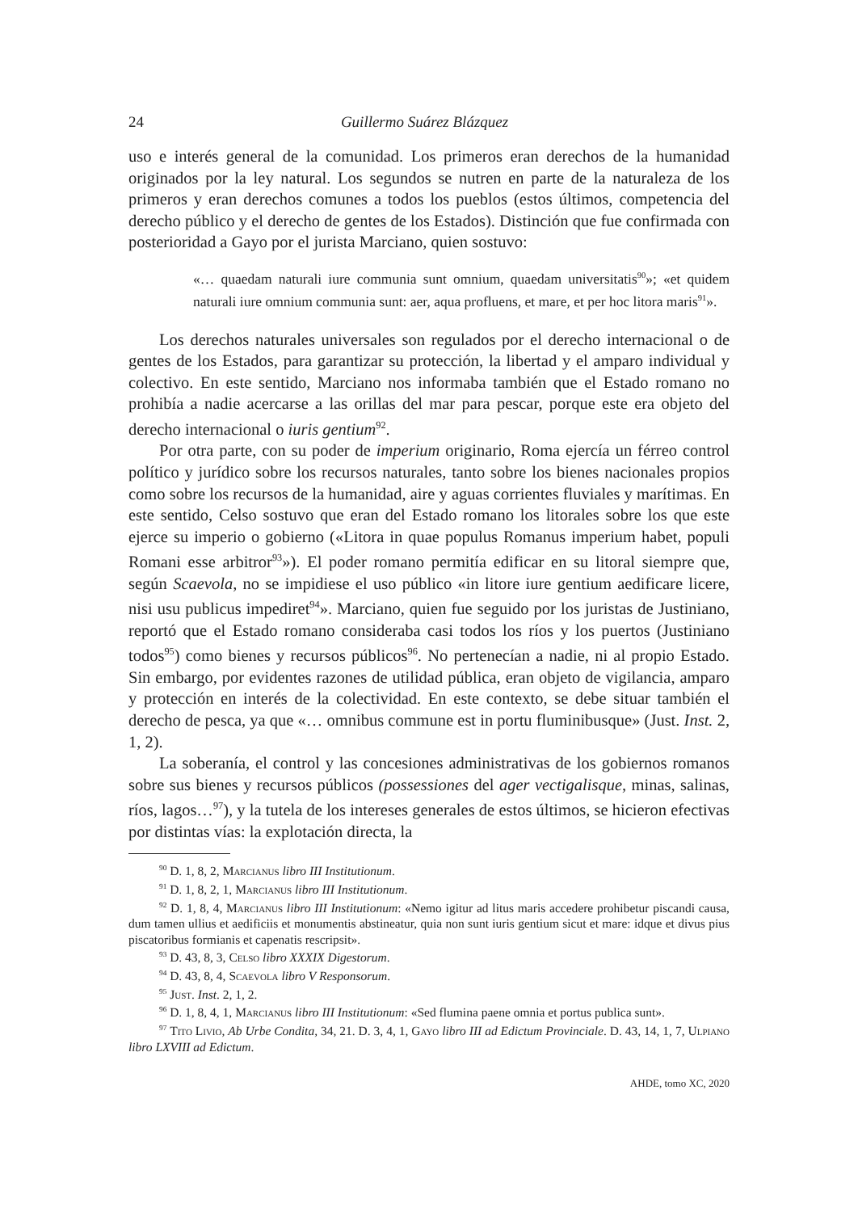24 Guillermo Suárez Blázquez
uso e interés general de la comunidad. Los primeros eran derechos de la humanidad originados por la ley natural. Los segundos se nutren en parte de la naturaleza de los primeros y eran derechos comunes a todos los pueblos (estos últimos, competencia del derecho público y el derecho de gentes de los Estados). Distinción que fue confirmada con posterioridad a Gayo por el jurista Marciano, quien sostuvo:
«… quaedam naturali iure communia sunt omnium, quaedam universitatis<sup>90</sup>»; «et quidem naturali iure omnium communia sunt: aer, aqua profluens, et mare, et per hoc litora maris<sup>91</sup>».
Los derechos naturales universales son regulados por el derecho internacional o de gentes de los Estados, para garantizar su protección, la libertad y el amparo individual y colectivo. En este sentido, Marciano nos informaba también que el Estado romano no prohibía a nadie acercarse a las orillas del mar para pescar, porque este era objeto del derecho internacional o iuris gentium<sup>92</sup>.
Por otra parte, con su poder de imperium originario, Roma ejercía un férreo control político y jurídico sobre los recursos naturales, tanto sobre los bienes nacionales propios como sobre los recursos de la humanidad, aire y aguas corrientes fluviales y marítimas. En este sentido, Celso sostuvo que eran del Estado romano los litorales sobre los que este ejerce su imperio o gobierno («Litora in quae populus Romanus imperium habet, populi Romani esse arbitror<sup>93</sup>»). El poder romano permitía edificar en su litoral siempre que, según Scaevola, no se impidiese el uso público «in litore iure gentium aedificare licere, nisi usu publicus impediret<sup>94</sup>». Marciano, quien fue seguido por los juristas de Justiniano, reportó que el Estado romano consideraba casi todos los ríos y los puertos (Justiniano todos<sup>95</sup>) como bienes y recursos públicos<sup>96</sup>. No pertenecían a nadie, ni al propio Estado. Sin embargo, por evidentes razones de utilidad pública, eran objeto de vigilancia, amparo y protección en interés de la colectividad. En este contexto, se debe situar también el derecho de pesca, ya que «… omnibus commune est in portu fluminibusque» (Just. Inst. 2, 1, 2).
La soberanía, el control y las concesiones administrativas de los gobiernos romanos sobre sus bienes y recursos públicos (possessiones del ager vectigalisque, minas, salinas, ríos, lagos…<sup>97</sup>), y la tutela de los intereses generales de estos últimos, se hicieron efectivas por distintas vías: la explotación directa, la
<sup>90</sup> D. 1, 8, 2, Marcianus libro III Institutionum.
<sup>91</sup> D. 1, 8, 2, 1, Marcianus libro III Institutionum.
<sup>92</sup> D. 1, 8, 4, Marcianus libro III Institutionum: «Nemo igitur ad litus maris accedere prohibetur piscandi causa, dum tamen ullius et aedificiis et monumentis abstineatur, quia non sunt iuris gentium sicut et mare: idque et divus pius piscatoribus formianis et capenatis rescripsit».
<sup>93</sup> D. 43, 8, 3, Celso libro XXXIX Digestorum.
<sup>94</sup> D. 43, 8, 4, Scaevola libro V Responsorum.
<sup>95</sup> Just. Inst. 2, 1, 2.
<sup>96</sup> D. 1, 8, 4, 1, Marcianus libro III Institutionum: «Sed flumina paene omnia et portus publica sunt».
<sup>97</sup> Tito Livio, Ab Urbe Condita, 34, 21. D. 3, 4, 1, Gayo libro III ad Edictum Provinciale. D. 43, 14, 1, 7, Ulpiano libro LXVIII ad Edictum.
AHDE, tomo XC, 2020